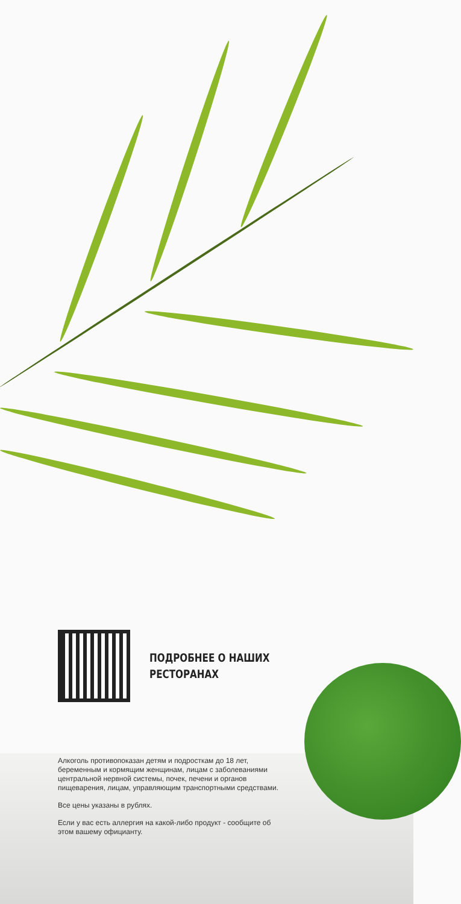ПОДРОБНЕЕ О НАШИХ
РЕСТОРАНАХ
Алкоголь противопоказан детям и подросткам до 18 лет, беременным и кормящим женщинам, лицам с заболеваниями центральной нервной системы, почек, печени и органов пищеварения, лицам, управляющим транспортными средствами.
Все цены указаны в рублях.
Если у вас есть аллергия на какой-либо продукт - сообщите об этом вашему официанту.